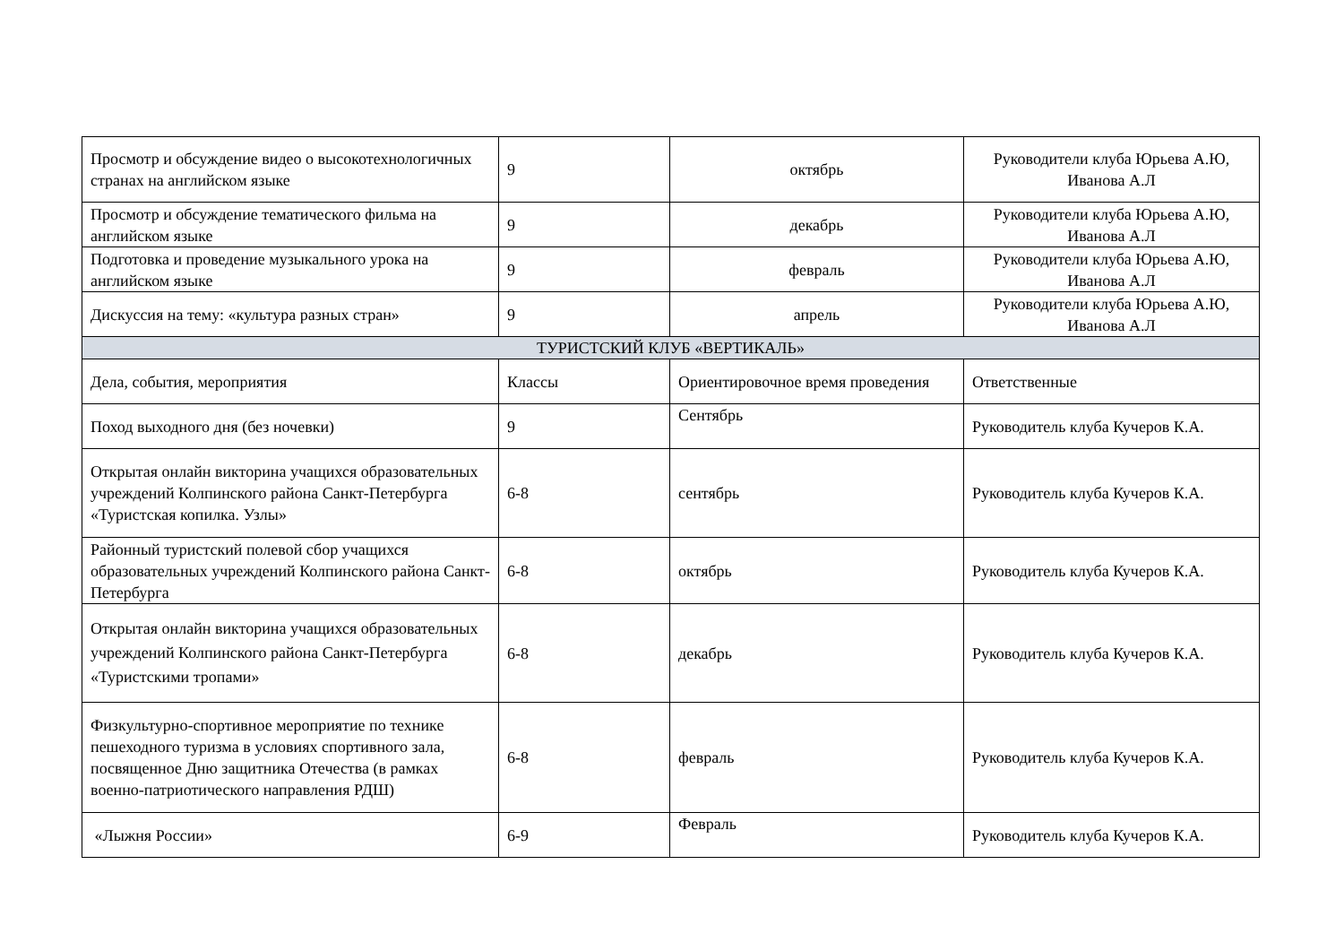| Просмотр и обсуждение видео о высокотехнологичных странах на английском языке | 9 | октябрь | Руководители клуба Юрьева А.Ю, Иванова А.Л |
| Просмотр и обсуждение тематического фильма на английском языке | 9 | декабрь | Руководители клуба Юрьева А.Ю, Иванова А.Л |
| Подготовка и проведение музыкального урока на английском языке | 9 | февраль | Руководители клуба Юрьева А.Ю, Иванова А.Л |
| Дискуссия на тему: «культура разных стран» | 9 | апрель | Руководители клуба Юрьева А.Ю, Иванова А.Л |
| ТУРИСТСКИЙ КЛУБ «ВЕРТИКАЛЬ» | | | |
| Дела, события, мероприятия | Классы | Ориентировочное время проведения | Ответственные |
| Поход выходного дня (без ночевки) | 9 | Сентябрь | Руководитель клуба Кучеров К.А. |
| Открытая онлайн викторина учащихся образовательных учреждений Колпинского района Санкт-Петербурга «Туристская копилка. Узлы» | 6-8 | сентябрь | Руководитель клуба Кучеров К.А. |
| Районный туристский полевой сбор учащихся образовательных учреждений Колпинского района Санкт-Петербурга | 6-8 | октябрь | Руководитель клуба Кучеров К.А. |
| Открытая онлайн викторина учащихся образовательных учреждений Колпинского района Санкт-Петербурга «Туристскими тропами» | 6-8 | декабрь | Руководитель клуба Кучеров К.А. |
| Физкультурно-спортивное мероприятие по технике пешеходного туризма в условиях спортивного зала, посвященное Дню защитника Отечества (в рамках военно-патриотического направления РДШ) | 6-8 | февраль | Руководитель клуба Кучеров К.А. |
| «Лыжня России» | 6-9 | Февраль | Руководитель клуба Кучеров К.А. |